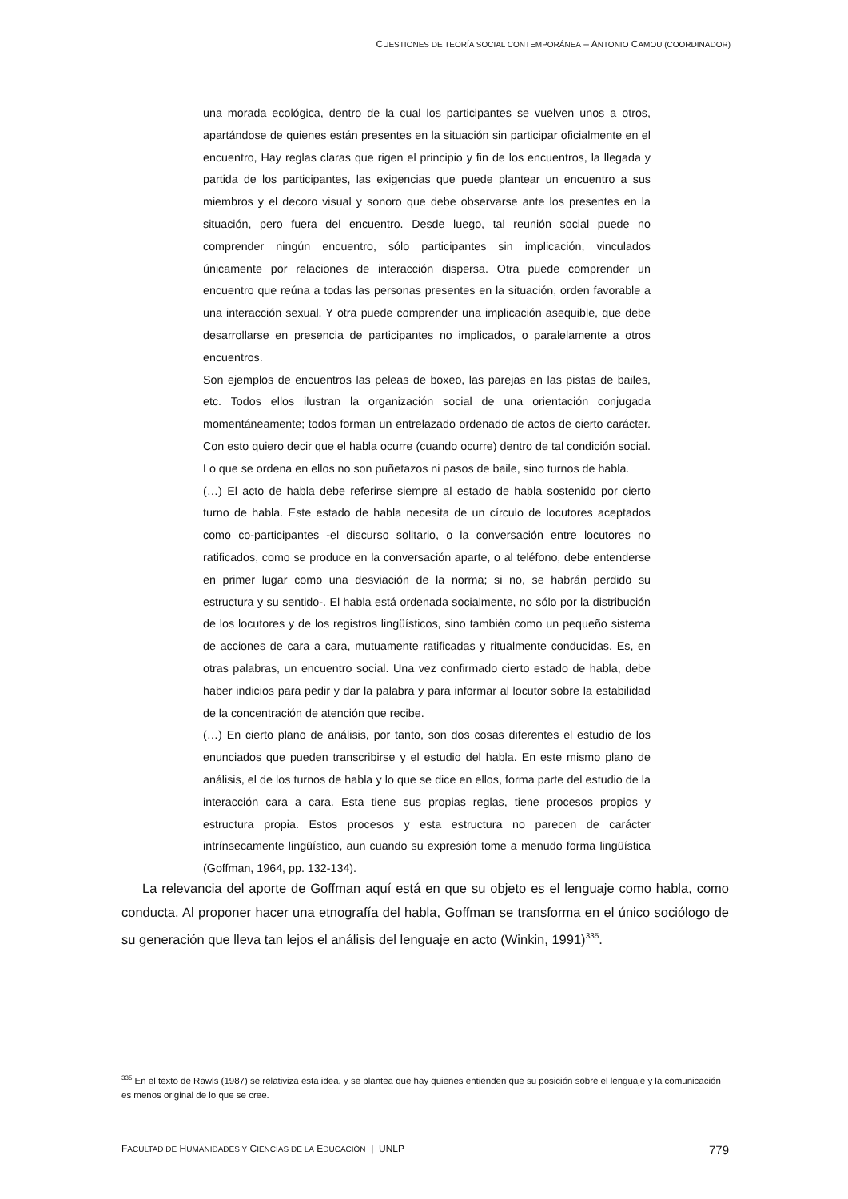CUESTIONES DE TEORÍA SOCIAL CONTEMPORÁNEA – ANTONIO CAMOU (COORDINADOR)
una morada ecológica, dentro de la cual los participantes se vuelven unos a otros, apartándose de quienes están presentes en la situación sin participar oficialmente en el encuentro, Hay reglas claras que rigen el principio y fin de los encuentros, la llegada y partida de los participantes, las exigencias que puede plantear un encuentro a sus miembros y el decoro visual y sonoro que debe observarse ante los presentes en la situación, pero fuera del encuentro. Desde luego, tal reunión social puede no comprender ningún encuentro, sólo participantes sin implicación, vinculados únicamente por relaciones de interacción dispersa. Otra puede comprender un encuentro que reúna a todas las personas presentes en la situación, orden favorable a una interacción sexual. Y otra puede comprender una implicación asequible, que debe desarrollarse en presencia de participantes no implicados, o paralelamente a otros encuentros.
Son ejemplos de encuentros las peleas de boxeo, las parejas en las pistas de bailes, etc. Todos ellos ilustran la organización social de una orientación conjugada momentáneamente; todos forman un entrelazado ordenado de actos de cierto carácter. Con esto quiero decir que el habla ocurre (cuando ocurre) dentro de tal condición social. Lo que se ordena en ellos no son puñetazos ni pasos de baile, sino turnos de habla.
(…) El acto de habla debe referirse siempre al estado de habla sostenido por cierto turno de habla. Este estado de habla necesita de un círculo de locutores aceptados como co-participantes -el discurso solitario, o la conversación entre locutores no ratificados, como se produce en la conversación aparte, o al teléfono, debe entenderse en primer lugar como una desviación de la norma; si no, se habrán perdido su estructura y su sentido-. El habla está ordenada socialmente, no sólo por la distribución de los locutores y de los registros lingüísticos, sino también como un pequeño sistema de acciones de cara a cara, mutuamente ratificadas y ritualmente conducidas. Es, en otras palabras, un encuentro social. Una vez confirmado cierto estado de habla, debe haber indicios para pedir y dar la palabra y para informar al locutor sobre la estabilidad de la concentración de atención que recibe.
(…) En cierto plano de análisis, por tanto, son dos cosas diferentes el estudio de los enunciados que pueden transcribirse y el estudio del habla. En este mismo plano de análisis, el de los turnos de habla y lo que se dice en ellos, forma parte del estudio de la interacción cara a cara. Esta tiene sus propias reglas, tiene procesos propios y estructura propia. Estos procesos y esta estructura no parecen de carácter intrínsecamente lingüístico, aun cuando su expresión tome a menudo forma lingüística (Goffman, 1964, pp. 132-134).
La relevancia del aporte de Goffman aquí está en que su objeto es el lenguaje como habla, como conducta. Al proponer hacer una etnografía del habla, Goffman se transforma en el único sociólogo de su generación que lleva tan lejos el análisis del lenguaje en acto (Winkin, 1991)<sup>335</sup>.
<sup>335</sup> En el texto de Rawls (1987) se relativiza esta idea, y se plantea que hay quienes entienden que su posición sobre el lenguaje y la comunicación es menos original de lo que se cree.
FACULTAD DE HUMANIDADES Y CIENCIAS DE LA EDUCACIÓN | UNLP 779